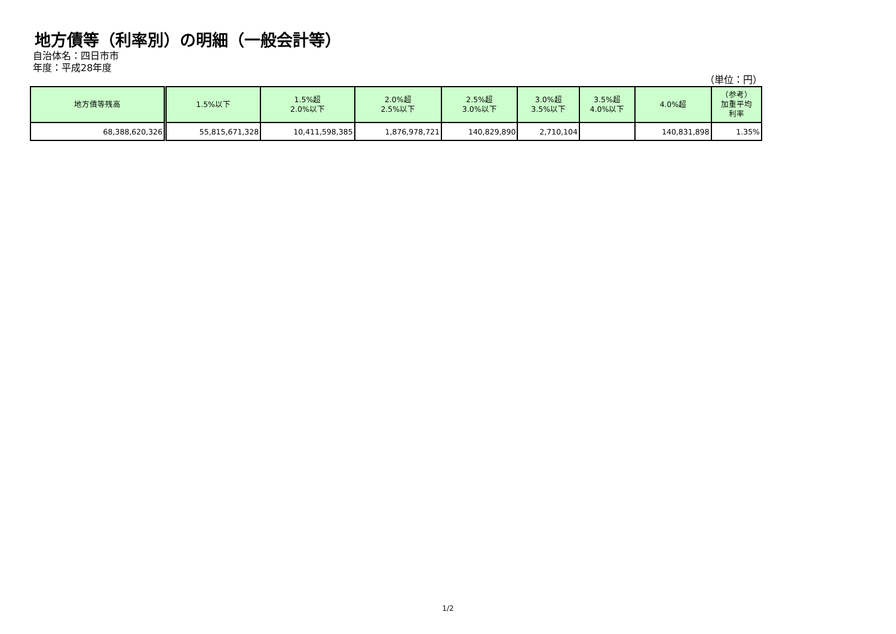地方債等（利率別）の明細（一般会計等）
自治体名：四日市市
年度：平成28年度
（単位：円）
| 地方債等残高 | 1.5%以下 | 1.5%超 2.0%以下 | 2.0%超 2.5%以下 | 2.5%超 3.0%以下 | 3.0%超 3.5%以下 | 3.5%超 4.0%以下 | 4.0%超 | （参考） 加重平均 利率 |
| --- | --- | --- | --- | --- | --- | --- | --- | --- |
| 68,388,620,326 | 55,815,671,328 | 10,411,598,385 | 1,876,978,721 | 140,829,890 | 2,710,104 | | 140,831,898 | 1.35% |
1/2